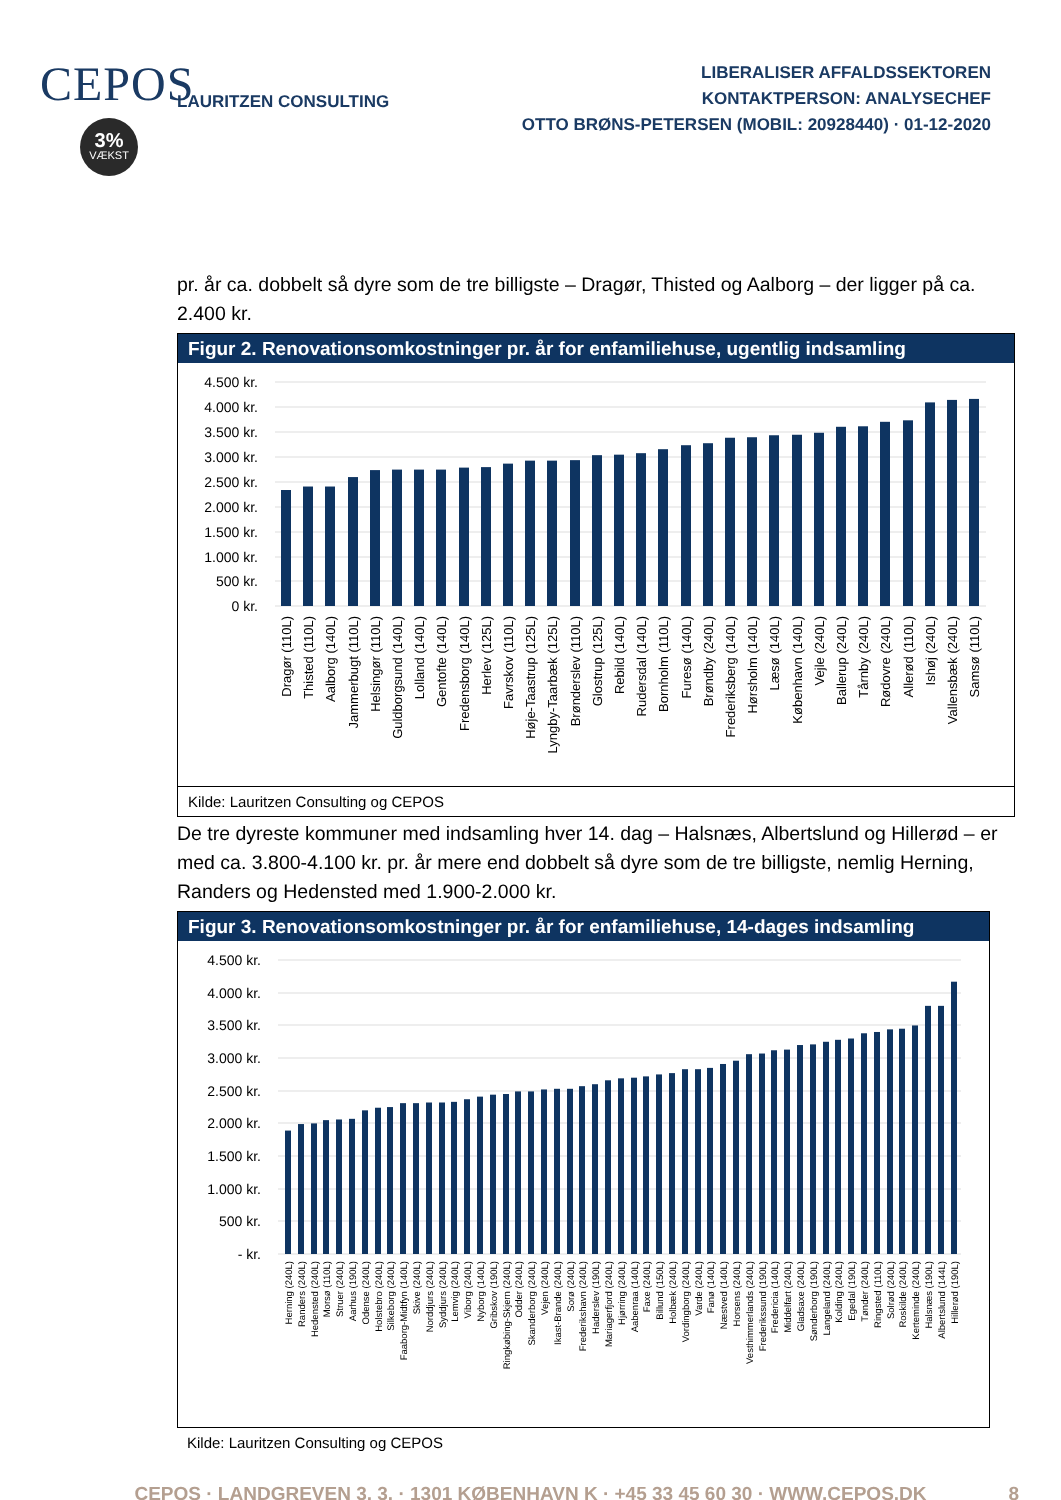CEPOS
3%
VÆKST
LAURITZEN CONSULTING
LIBERALISER AFFALDSSEKTOREN
KONTAKTPERSON: ANALYSECHEF
OTTO BRØNS-PETERSEN (MOBIL: 20928440) · 01-12-2020
pr. år ca. dobbelt så dyre som de tre billigste – Dragør, Thisted og Aalborg – der ligger på ca. 2.400 kr.
Figur 2. Renovationsomkostninger pr. år for enfamiliehuse, ugentlig indsamling
4.500 kr.
4.000 kr.
3.500 kr.
3.000 kr.
2.500 kr.
2.000 kr.
1.500 kr.
1.000 kr.
500 kr.
0 kr.
Dragør (110L)
Thisted (110L)
Aalborg (140L)
Jammerbugt (110L)
Helsingør (110L)
Guldborgsund (140L)
Lolland (140L)
Gentofte (140L)
Fredensborg (140L)
Herlev (125L)
Favrskov (110L)
Høje-Taastrup (125L)
Lyngby-Taarbæk (125L)
Brønderslev (110L)
Glostrup (125L)
Rebild (140L)
Rudersdal (140L)
Bornholm (110L)
Furesø (140L)
Brøndby (240L)
Frederiksberg (140L)
Hørsholm (140L)
Læsø (140L)
København (140L)
Vejle (240L)
Ballerup (240L)
Tårnby (240L)
Rødovre (240L)
Allerød (110L)
Ishøj (240L)
Vallensbæk (240L)
Samsø (110L)
Kilde: Lauritzen Consulting og CEPOS
De tre dyreste kommuner med indsamling hver 14. dag – Halsnæs, Albertslund og Hillerød – er med ca. 3.800-4.100 kr. pr. år mere end dobbelt så dyre som de tre billigste, nemlig Herning, Randers og Hedensted med 1.900-2.000 kr.
Figur 3. Renovationsomkostninger pr. år for enfamiliehuse, 14-dages indsamling
4.500 kr.
4.000 kr.
3.500 kr.
3.000 kr.
2.500 kr.
2.000 kr.
1.500 kr.
1.000 kr.
500 kr.
- kr.
Herning (240L)
Randers (240L)
Hedensted (240L)
Morsø (110L)
Struer (240L)
Aarhus (190L)
Odense (240L)
Holstebro (240L)
Silkeborg (240L)
Faaborg-Midtfyn (140L)
Skive (240L)
Norddjurs (240L)
Syddjurs (240L)
Lemvig (240L)
Viborg (240L)
Nyborg (140L)
Gribskov (190L)
Ringkøbing-Skjern (240L)
Odder (240L)
Skanderborg (240L)
Vejen (240L)
Ikast-Brande (240L)
Sorø (240L)
Frederikshavn (240L)
Haderslev (190L)
Mariagerfjord (240L)
Hjørring (240L)
Aabenraa (140L)
Faxe (240L)
Billund (150L)
Holbæk (240L)
Vordingborg (240L)
Varde (240L)
Fanø (140L)
Næstved (140L)
Horsens (240L)
Vesthimmerlands (240L)
Frederikssund (190L)
Fredericia (140L)
Middelfart (240L)
Gladsaxe (240L)
Sønderborg (190L)
Langeland (240L)
Kolding (240L)
Egedal (190L)
Tønder (240L)
Ringsted (110L)
Solrød (240L)
Roskilde (240L)
Kerteminde (240L)
Halsnæs (190L)
Albertslund (144L)
Hillerød (190L)
Kilde: Lauritzen Consulting og CEPOS
CEPOS · LANDGREVEN 3, 3. · 1301 KØBENHAVN K · +45 33 45 60 30 · WWW.CEPOS.DK 8